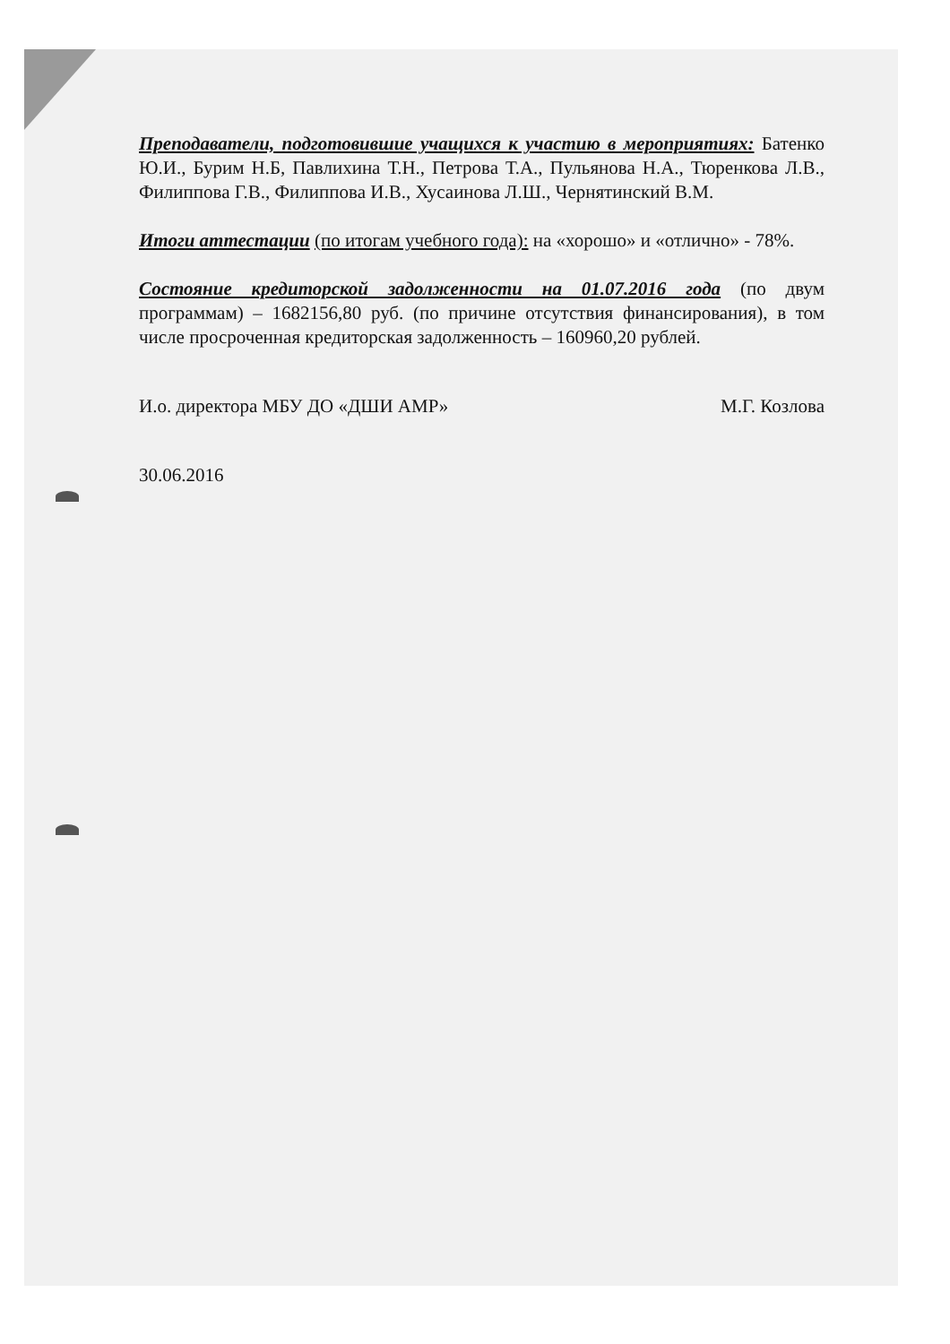Преподаватели, подготовившие учащихся к участию в мероприятиях: Батенко Ю.И., Бурим Н.Б, Павлихина Т.Н., Петрова Т.А., Пульянова Н.А., Тюренкова Л.В., Филиппова Г.В., Филиппова И.В., Хусаинова Л.Ш., Чернятинский В.М.
Итоги аттестации (по итогам учебного года): на «хорошо» и «отлично» - 78%.
Состояние кредиторской задолженности на 01.07.2016 года (по двум программам) – 1682156,80 руб. (по причине отсутствия финансирования), в том числе просроченная кредиторская задолженность – 160960,20 рублей.
И.о. директора МБУ ДО «ДШИ АМР» М.Г. Козлова
30.06.2016